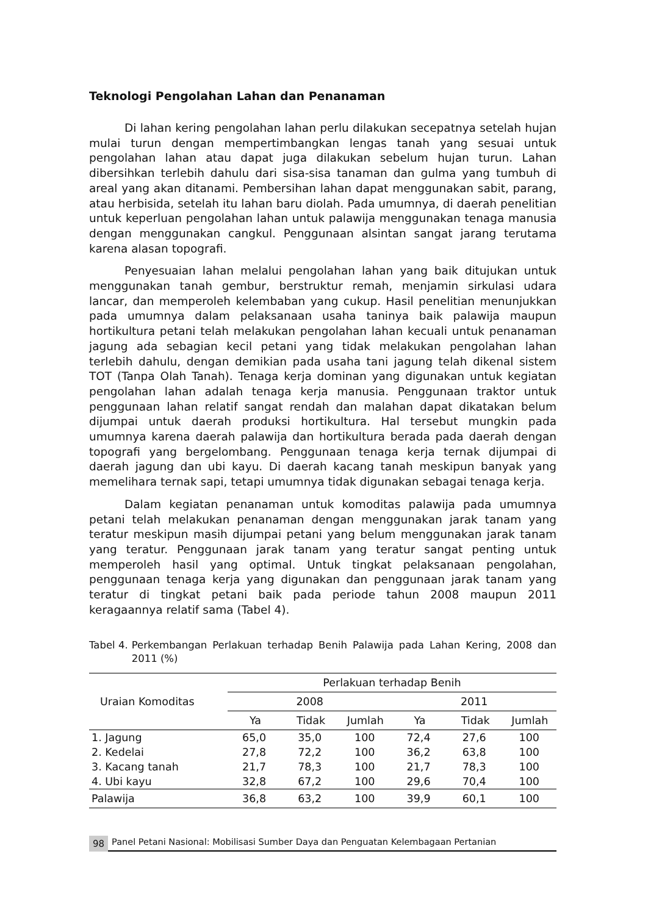Teknologi Pengolahan Lahan dan Penanaman
Di lahan kering pengolahan lahan perlu dilakukan secepatnya setelah hujan mulai turun dengan mempertimbangkan lengas tanah yang sesuai untuk pengolahan lahan atau dapat juga dilakukan sebelum hujan turun. Lahan dibersihkan terlebih dahulu dari sisa-sisa tanaman dan gulma yang tumbuh di areal yang akan ditanami. Pembersihan lahan dapat menggunakan sabit, parang, atau herbisida, setelah itu lahan baru diolah. Pada umumnya, di daerah penelitian untuk keperluan pengolahan lahan untuk palawija menggunakan tenaga manusia dengan menggunakan cangkul. Penggunaan alsintan sangat jarang terutama karena alasan topografi.
Penyesuaian lahan melalui pengolahan lahan yang baik ditujukan untuk menggunakan tanah gembur, berstruktur remah, menjamin sirkulasi udara lancar, dan memperoleh kelembaban yang cukup. Hasil penelitian menunjukkan pada umumnya dalam pelaksanaan usaha taninya baik palawija maupun hortikultura petani telah melakukan pengolahan lahan kecuali untuk penanaman jagung ada sebagian kecil petani yang tidak melakukan pengolahan lahan terlebih dahulu, dengan demikian pada usaha tani jagung telah dikenal sistem TOT (Tanpa Olah Tanah). Tenaga kerja dominan yang digunakan untuk kegiatan pengolahan lahan adalah tenaga kerja manusia. Penggunaan traktor untuk penggunaan lahan relatif sangat rendah dan malahan dapat dikatakan belum dijumpai untuk daerah produksi hortikultura. Hal tersebut mungkin pada umumnya karena daerah palawija dan hortikultura berada pada daerah dengan topografi yang bergelombang. Penggunaan tenaga kerja ternak dijumpai di daerah jagung dan ubi kayu. Di daerah kacang tanah meskipun banyak yang memelihara ternak sapi, tetapi umumnya tidak digunakan sebagai tenaga kerja.
Dalam kegiatan penanaman untuk komoditas palawija pada umumnya petani telah melakukan penanaman dengan menggunakan jarak tanam yang teratur meskipun masih dijumpai petani yang belum menggunakan jarak tanam yang teratur. Penggunaan jarak tanam yang teratur sangat penting untuk memperoleh hasil yang optimal. Untuk tingkat pelaksanaan pengolahan, penggunaan tenaga kerja yang digunakan dan penggunaan jarak tanam yang teratur di tingkat petani baik pada periode tahun 2008 maupun 2011 keragaannya relatif sama (Tabel 4).
Tabel 4. Perkembangan Perlakuan terhadap Benih Palawija pada Lahan Kering, 2008 dan 2011 (%)
| Uraian Komoditas | Perlakuan terhadap Benih | | | | | |
| --- | --- | --- | --- | --- | --- | --- |
| | 2008 | | | 2011 | | |
| | Ya | Tidak | Jumlah | Ya | Tidak | Jumlah |
| 1. Jagung | 65,0 | 35,0 | 100 | 72,4 | 27,6 | 100 |
| 2. Kedelai | 27,8 | 72,2 | 100 | 36,2 | 63,8 | 100 |
| 3. Kacang tanah | 21,7 | 78,3 | 100 | 21,7 | 78,3 | 100 |
| 4. Ubi kayu | 32,8 | 67,2 | 100 | 29,6 | 70,4 | 100 |
| Palawija | 36,8 | 63,2 | 100 | 39,9 | 60,1 | 100 |
98 Panel Petani Nasional: Mobilisasi Sumber Daya dan Penguatan Kelembagaan Pertanian